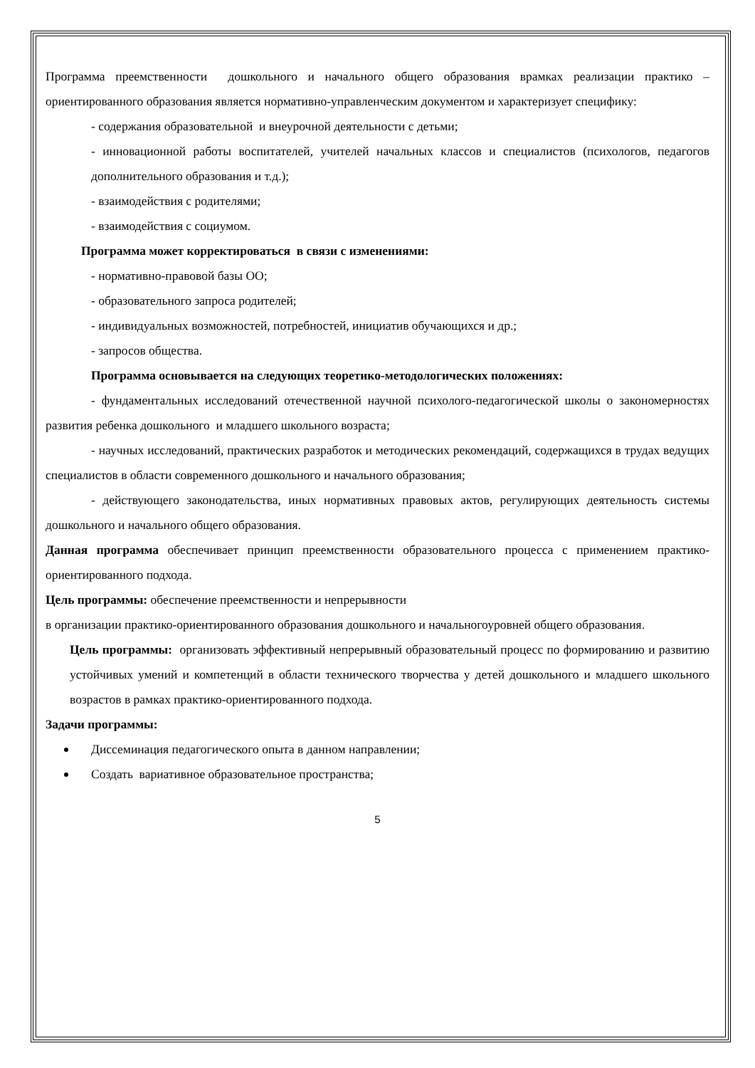Программа преемственности дошкольного и начального общего образования врамках реализации практико – ориентированного образования является нормативно-управленческим документом и характеризует специфику:
- содержания образовательной и внеурочной деятельности с детьми;
- инновационной работы воспитателей, учителей начальных классов и специалистов (психологов, педагогов дополнительного образования и т.д.);
- взаимодействия с родителями;
- взаимодействия с социумом.
Программа может корректироваться в связи с изменениями:
- нормативно-правовой базы ОО;
- образовательного запроса родителей;
- индивидуальных возможностей, потребностей, инициатив обучающихся и др.;
- запросов общества.
Программа основывается на следующих теоретико-методологических положениях:
- фундаментальных исследований отечественной научной психолого-педагогической школы о закономерностях развития ребенка дошкольного и младшего школьного возраста;
- научных исследований, практических разработок и методических рекомендаций, содержащихся в трудах ведущих специалистов в области современного дошкольного и начального образования;
- действующего законодательства, иных нормативных правовых актов, регулирующих деятельность системы дошкольного и начального общего образования.
Данная программа обеспечивает принцип преемственности образовательного процесса с применением практико-ориентированного подхода.
Цель программы: обеспечение преемственности и непрерывности
в организации практико-ориентированного образования дошкольного и начальногоуровней общего образования.
Цель программы: организовать эффективный непрерывный образовательный процесс по формированию и развитию устойчивых умений и компетенций в области технического творчества у детей дошкольного и младшего школьного возрастов в рамках практико-ориентированного подхода.
Задачи программы:
Диссеминация педагогического опыта в данном направлении;
Создать вариативное образовательное пространства;
5